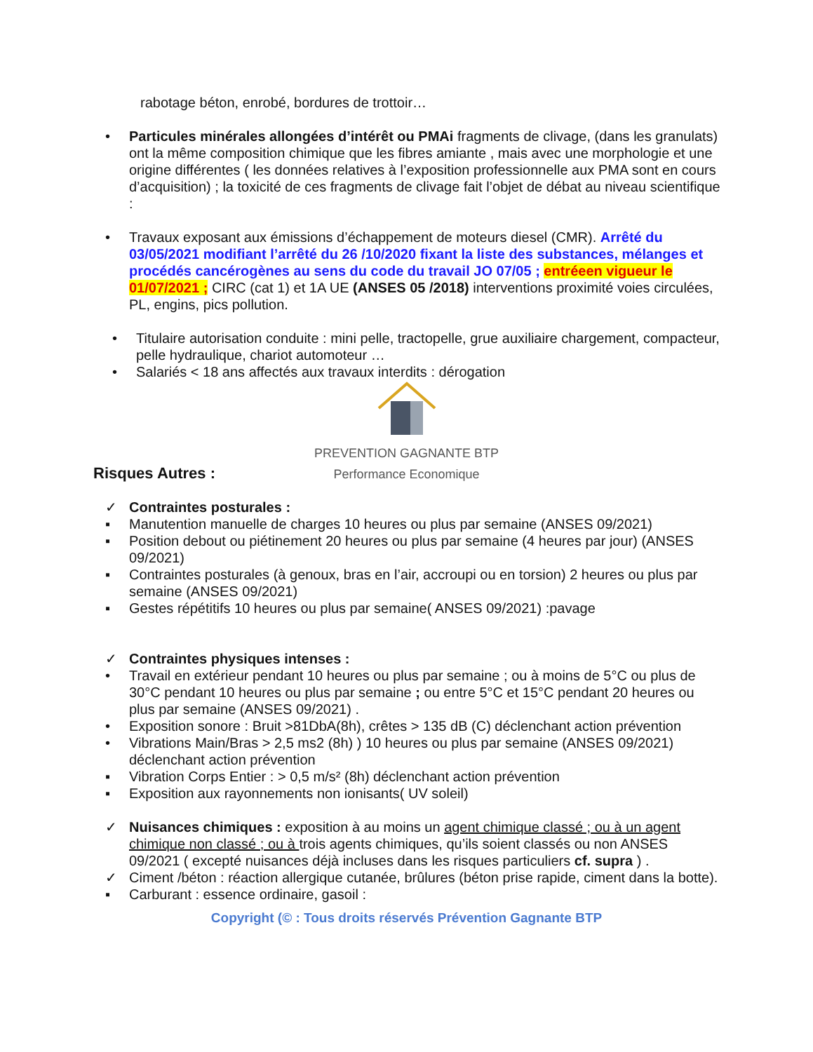rabotage béton, enrobé, bordures de trottoir…
• Particules minérales allongées d’intérêt ou PMAi fragments de clivage, (dans les granulats) ont la même composition chimique que les fibres amiante , mais avec une morphologie et une origine différentes ( les données relatives à l’exposition professionnelle aux PMA sont en cours d’acquisition) ; la toxicité de ces fragments de clivage fait l’objet de débat au niveau scientifique :
• Travaux exposant aux émissions d’échappement de moteurs diesel (CMR). Arrêté du 03/05/2021 modifiant l’arrêté du 26 /10/2020 fixant la liste des substances, mélanges et procédés cancérogènes au sens du code du travail JO 07/05 ; entréeen vigueur le 01/07/2021 ; CIRC (cat 1) et 1A UE (ANSES 05 /2018) interventions proximité voies circulées, PL, engins, pics pollution.
• Titulaire autorisation conduite : mini pelle, tractopelle, grue auxiliaire chargement, compacteur, pelle hydraulique, chariot automoteur …
• Salariés < 18 ans affectés aux travaux interdits : dérogation
PREVENTION GAGNANTE BTP
Performance Economique
Risques Autres :
✓ Contraintes posturales :
▪ Manutention manuelle de charges 10 heures ou plus par semaine (ANSES 09/2021)
▪ Position debout ou piétinement 20 heures ou plus par semaine (4 heures par jour) (ANSES 09/2021)
▪ Contraintes posturales (à genoux, bras en l’air, accroupi ou en torsion) 2 heures ou plus par semaine (ANSES 09/2021)
▪ Gestes répétitifs 10 heures ou plus par semaine( ANSES 09/2021) :pavage
✓ Contraintes physiques intenses :
• Travail en extérieur pendant 10 heures ou plus par semaine ; ou à moins de 5°C ou plus de 30°C pendant 10 heures ou plus par semaine ; ou entre 5°C et 15°C pendant 20 heures ou plus par semaine (ANSES 09/2021) .
• Exposition sonore : Bruit >81DbA(8h), crêtes > 135 dB (C) déclenchant action prévention
• Vibrations Main/Bras > 2,5 ms2 (8h) ) 10 heures ou plus par semaine (ANSES 09/2021) déclenchant action prévention
▪ Vibration Corps Entier : > 0,5 m/s² (8h) déclenchant action prévention
▪ Exposition aux rayonnements non ionisants( UV soleil)
✓ Nuisances chimiques : exposition à au moins un agent chimique classé ; ou à un agent chimique non classé ; ou à trois agents chimiques, qu’ils soient classés ou non ANSES 09/2021 ( excepté nuisances déjà incluses dans les risques particuliers cf. supra ) .
✓ Ciment /béton : réaction allergique cutanée, brûlures (béton prise rapide, ciment dans la botte).
▪ Carburant : essence ordinaire, gasoil :
Copyright (© : Tous droits réservés Prévention Gagnante BTP